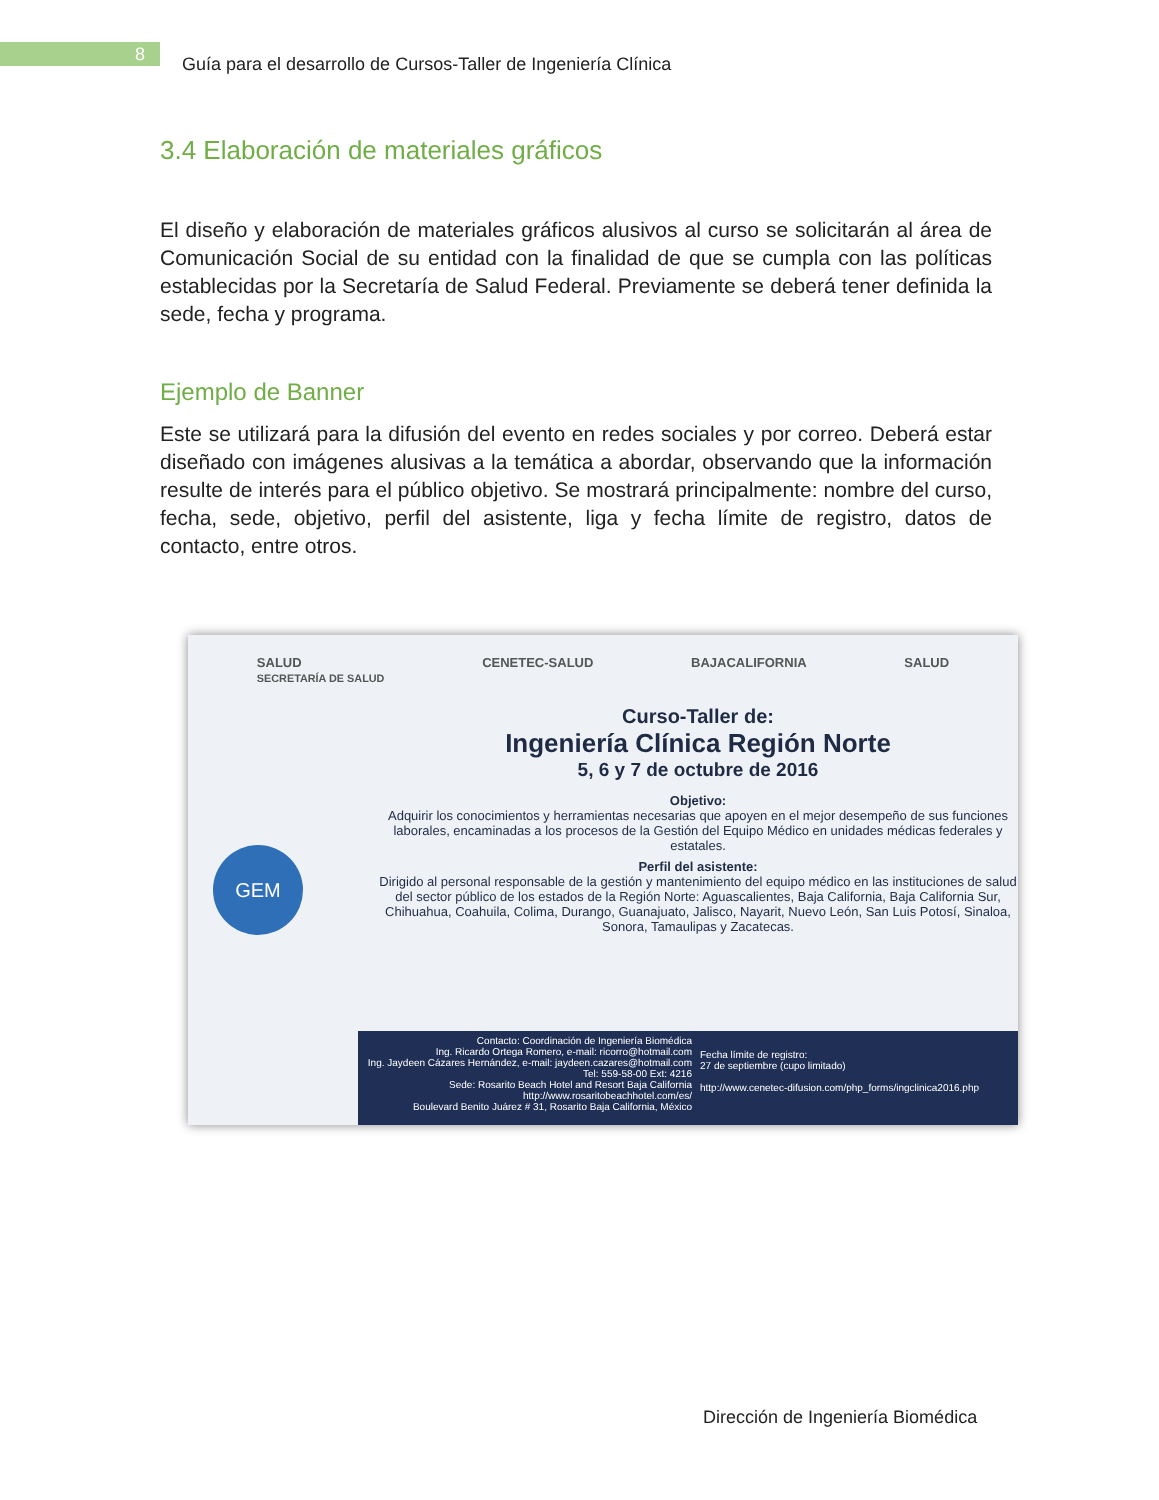8
Guía para el desarrollo de Cursos-Taller de Ingeniería Clínica
3.4 Elaboración de materiales gráficos
El diseño y elaboración de materiales gráficos alusivos al curso se solicitarán al área de Comunicación Social de su entidad con la finalidad de que se cumpla con las políticas establecidas por la Secretaría de Salud Federal. Previamente se deberá tener definida la sede, fecha y programa.
Ejemplo de Banner
Este se utilizará para la difusión del evento en redes sociales y por correo. Deberá estar diseñado con imágenes alusivas a la temática a abordar, observando que la información resulte de interés para el público objetivo. Se mostrará principalmente: nombre del curso, fecha, sede, objetivo, perfil del asistente, liga y fecha límite de registro, datos de contacto, entre otros.
SALUD
SECRETARÍA DE SALUD CENETEC-SALUD BAJACALIFORNIA SALUD
GEM
Curso-Taller de:
Ingeniería Clínica Región Norte
5, 6 y 7 de octubre de 2016
Objetivo:
Adquirir los conocimientos y herramientas necesarias que apoyen en el mejor desempeño de sus funciones laborales, encaminadas a los procesos de la Gestión del Equipo Médico en unidades médicas federales y estatales.
Perfil del asistente:
Dirigido al personal responsable de la gestión y mantenimiento del equipo médico en las instituciones de salud del sector público de los estados de la Región Norte: Aguascalientes, Baja California, Baja California Sur, Chihuahua, Coahuila, Colima, Durango, Guanajuato, Jalisco, Nayarit, Nuevo León, San Luis Potosí, Sinaloa, Sonora, Tamaulipas y Zacatecas.
Contacto: Coordinación de Ingeniería Biomédica
Ing. Ricardo Ortega Romero, e-mail: ricorro@hotmail.com
Ing. Jaydeen Cázares Hernández, e-mail: jaydeen.cazares@hotmail.com
Tel: 559-58-00 Ext: 4216
Sede: Rosarito Beach Hotel and Resort Baja California
http://www.rosaritobeachhotel.com/es/
Boulevard Benito Juárez # 31, Rosarito Baja California, México
Fecha límite de registro:
27 de septiembre (cupo limitado)
http://www.cenetec-difusion.com/php_forms/ingclinica2016.php
Dirección de Ingeniería Biomédica